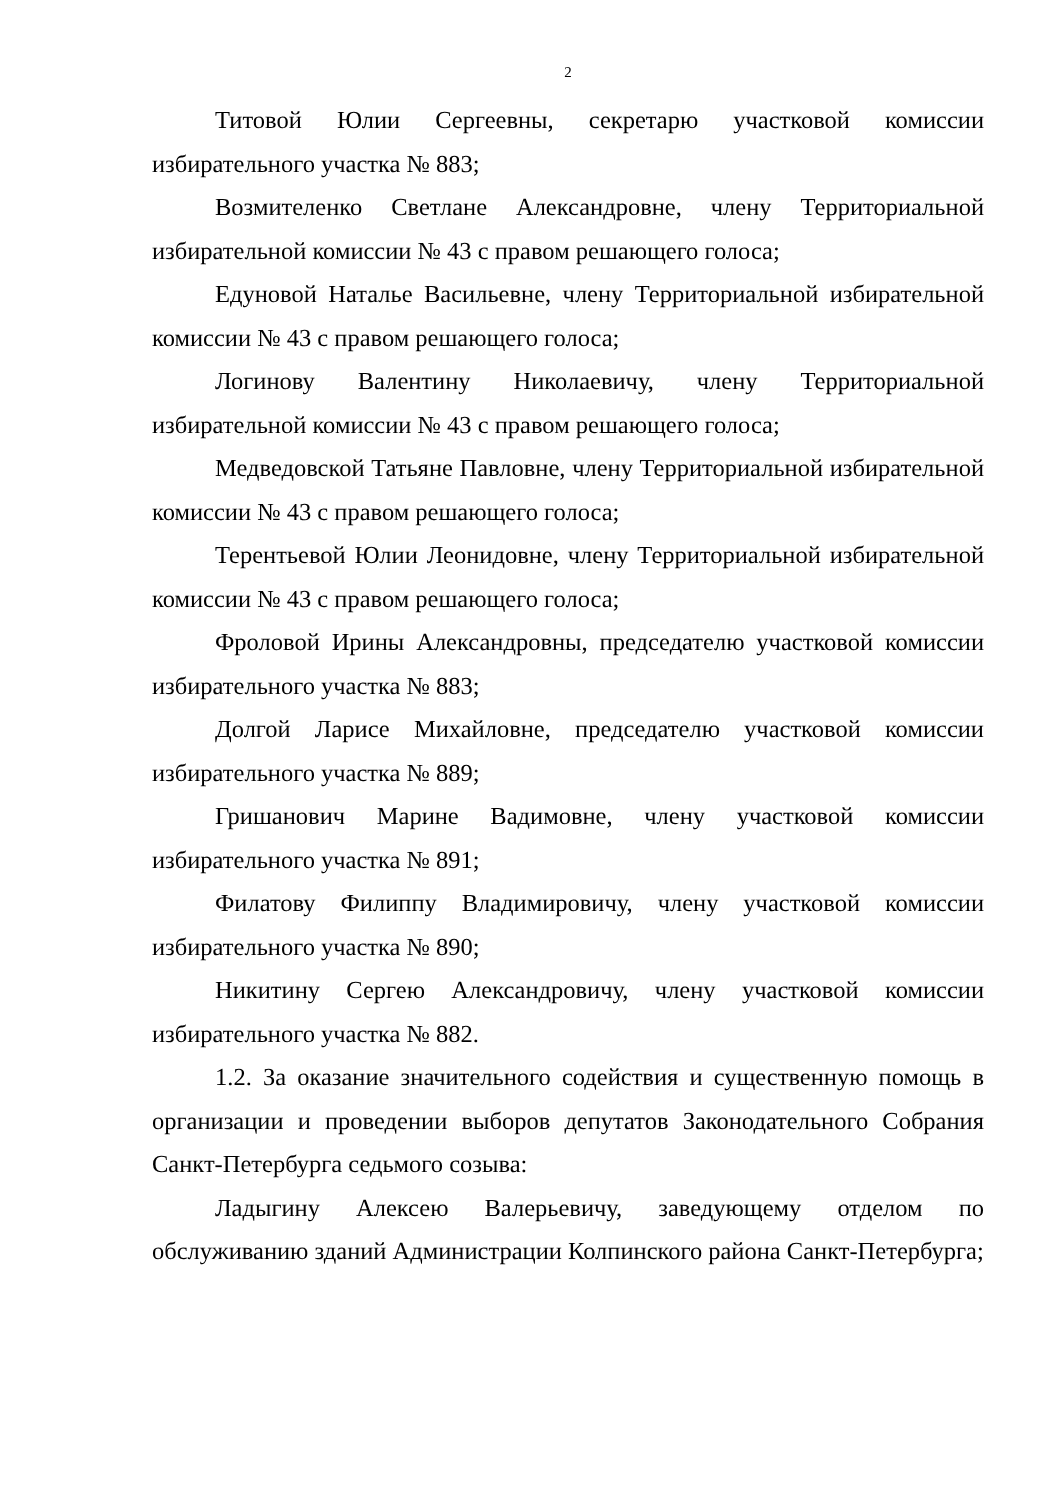2
Титовой Юлии Сергеевны, секретарю участковой комиссии избирательного участка № 883;
Возмителенко Светлане Александровне, члену Территориальной избирательной комиссии № 43 с правом решающего голоса;
Едуновой Наталье Васильевне, члену Территориальной избирательной комиссии № 43 с правом решающего голоса;
Логинову Валентину Николаевичу, члену Территориальной избирательной комиссии № 43 с правом решающего голоса;
Медведовской Татьяне Павловне, члену Территориальной избирательной комиссии № 43 с правом решающего голоса;
Терентьевой Юлии Леонидовне, члену Территориальной избирательной комиссии № 43 с правом решающего голоса;
Фроловой Ирины Александровны, председателю участковой комиссии избирательного участка № 883;
Долгой Ларисе Михайловне, председателю участковой комиссии избирательного участка № 889;
Гришанович Марине Вадимовне, члену участковой комиссии избирательного участка № 891;
Филатову Филиппу Владимировичу, члену участковой комиссии избирательного участка № 890;
Никитину Сергею Александровичу, члену участковой комиссии избирательного участка № 882.
1.2. За оказание значительного содействия и существенную помощь в организации и проведении выборов депутатов Законодательного Собрания Санкт-Петербурга седьмого созыва:
Ладыгину Алексею Валерьевичу, заведующему отделом по обслуживанию зданий Администрации Колпинского района Санкт-Петербурга;